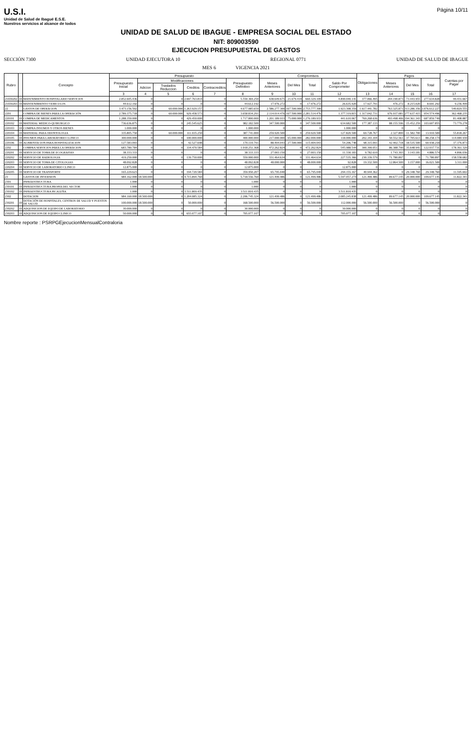U.S.I.
Unidad de Salud de Ibagué E.S.E.
Nuestros servicios al alcance de todos
Página 10/11
UNIDAD DE SALUD DE IBAGUE - EMPRESA SOCIAL DEL ESTADO
NIT: 809003590
EJECUCION PRESUPUESTAL DE GASTOS
SECCIÓN 7300 UNIDAD EJECUTORA 10 REGIONAL 0771 UNIDAD DE SALUD DE IBAGUE
MES 6 VIGENCIA 2021
| Rubro | | Concepto | Presupuesto | | | | | | Compromisos | | | | Obligaciones | Pagos | | | Cuentas por Pagar |
| --- | --- | --- | --- | --- | --- | --- | --- | --- | --- | --- | --- | --- | --- | --- | --- | --- | --- |
| | | | Presupuesto Inicial | Modificaciones | | | | Presupuesto Definitivo | Meses Anteriores | Del Mes | Total | Saldo Por Comprometer | | Meses Anteriores | Del Mes | Total | |
| | | | | Adicion | Traslados Reduccion | Creditos | Contracreditos | | | | | | | | | | |
| | | | 3 | 4 | 5 | 6 | 7 | 8 | 9 | 10 | 11 | 12 | 13 | 14 | 15 | 16 | 17 |
| 21030202 | 10 | MATENIMIENTO HOSPITALARIO SERVICIOS | 2.852.605.436 | 0 | 0 | 2.697.763.814 | 0 | 5.550.369.250 | 638.649.675 | 21.679.434 | 660.329.109 | 4.890.040.141 | 377.066.495 | 204.190.873 | 73.443.955 | 277.634.828 | 99.431.667 |
| 21030203 | 10 | MANTENIMIENTO VEHICULOS | 44.612.192 | 0 | 0 | 0 | 0 | 44.612.192 | 17.976.272 | 0 | 17.976.272 | 26.635.920 | 17.927.791 | 476.272 | 8.215.020 | 8.691.292 | 9.236.499 |
| 22 | | GASTOS DE OPERACION | 3.473.156.502 | 0 | 60.000.000 | 1.263.929.157 | 0 | 4.677.085.659 | 2.586.277.300 | 167.500.000 | 2.753.777.300 | 1.923.308.359 | 1.617.441.782 | 763.325.871 | 313.286.356 | 1.076.612.227 | 540.829.555 |
| 2201 | | COMPRA DE BIENES PARA LA OPERACIÓN | 2.789.375.718 | 0 | 60.000.000 | 929.458.573 | 0 | 3.658.834.291 | 2.114.014.476 | 167.500.000 | 2.281.514.476 | 1.377.319.815 | 1.317.042.731 | 676.937.081 | 277.637.415 | 954.574.496 | 362.468.235 |
| 220101 | 10 | COMPRA DE MEDICAMENTOS | 1.288.350.000 | 0 | 0 | 429.450.000 | 0 | 1.717.800.000 | 1.201.189.933 | 75.000.000 | 1.276.189.933 | 441.610.067 | 769.268.636 | 493.498.406 | 194.361.343 | 687.859.749 | 81.408.887 |
| 220102 | 10 | MATERIAL MEDICO-QUIRURGICO | 736.636.875 | 0 | 0 | 245.545.625 | 0 | 982.182.500 | 347.500.000 | 0 | 347.500.000 | 634.682.500 | 177.387.133 | 88.155.596 | 15.452.259 | 103.607.855 | 73.779.278 |
| 220103 | 10 | COMPRA INSUMOS Y OTROS BIENES | 1.000.000 | 0 | 0 | 0 | 0 | 1.000.000 | 0 | 0 | 0 | 1.000.000 | 0 | 0 | 0 | 0 | 0 |
| 220104 | 10 | MATERIAL PARA ODONTOLOGIA | 335.805.750 | 0 | 60.000.000 | 111.935.250 | 0 | 387.741.000 | 259.920.500 | 0 | 259.920.500 | 127.820.500 | 69.728.767 | 2.327.800 | 11.582.700 | 13.910.500 | 55.818.267 |
| 220105 | 10 | INSUMOS PARA LABORATORIO CLINICO | 300.000.000 | 0 | 0 | 100.000.000 | 0 | 400.000.000 | 217.000.000 | 65.000.000 | 282.000.000 | 118.000.000 | 202.343.104 | 50.552.561 | 37.705.613 | 88.258.174 | 114.084.930 |
| 220106 | 10 | ALIMENTACION PARA HOSPITALIZACION | 127.583.093 | 0 | 0 | 42.527.698 | 0 | 170.110.791 | 88.404.043 | 27.500.000 | 115.904.043 | 54.206.748 | 98.315.091 | 42.402.718 | 18.535.500 | 60.938.218 | 37.376.873 |
| 2202 | | COMPRA SERVICIOS PARA LA OPERACION | 683.780.784 | 0 | 0 | 334.470.584 | 0 | 1.018.251.368 | 472.262.824 | 0 | 472.262.824 | 545.988.544 | 300.399.051 | 86.388.790 | 35.648.941 | 122.037.731 | 178.361.320 |
| 220201 | 10 | SERVICIO DE TOMA DE ECOGRAFIAS | 38.333.333 | 0 | 0 | 0 | 0 | 38.333.333 | 27.003.150 | 0 | 27.003.150 | 11.330.183 | 9.782.610 | 1.743.393 | 3.143.181 | 4.886.574 | 4.896.036 |
| 220202 | 10 | SERVICIO DE RADIOLOGIA | 419.250.000 | 0 | 0 | 139.750.000 | 0 | 559.000.000 | 331.464.634 | 0 | 331.464.634 | 227.535.366 | 230.339.579 | 71.780.897 | 0 | 71.780.897 | 158.558.682 |
| 220203 | 10 | SERVICIO DE TOMA DE CITOLOGIAS | 48.092.828 | 0 | 0 | 0 | 0 | 48.092.828 | 48.000.000 | 0 | 48.000.000 | 92.828 | 19.332.500 | 12.864.500 | 3.157.000 | 16.021.500 | 3.311.000 |
| 220204 | 10 | SERVICIO DE LABORATORIO CLINICO | 12.875.000 | 0 | 0 | 0 | 0 | 12.875.000 | 0 | 0 | 0 | 12.875.000 | 0 | 0 | 0 | 0 | 0 |
| 220205 | 10 | SERVICIO DE TRANSPORTE | 165.229.623 | 0 | 0 | 194.720.584 | 0 | 359.950.207 | 65.795.040 | 0 | 65.795.040 | 294.155.167 | 40.944.362 | 0 | 29.348.760 | 29.348.760 | 11.595.602 |
| 23 | | GASTOS DE INVERSION | 984.162.000 | 18.500.000 | 0 | 4.715.894.760 | 0 | 5.718.556.760 | 121.499.486 | 0 | 121.499.486 | 5.597.057.274 | 121.499.486 | 89.677.145 | 20.000.000 | 109.677.145 | 11.822.341 |
| 2301 | | INFRAESTRUCTURA | 1.000 | 0 | 0 | 0 | 0 | 1.000 | 0 | 0 | 0 | 1.000 | 0 | 0 | 0 | 0 | 0 |
| 230101 | 10 | INFRAESTRUCTURA PROPIA DEL SECTOR | 1.000 | 0 | 0 | 0 | 0 | 1.000 | 0 | 0 | 0 | 1.000 | 0 | 0 | 0 | 0 | 0 |
| 230102 | 10 | INFRAESTRUCTURA PICALEÑA | 1.000 | 0 | 0 | 3.511.809.435 | 0 | 3.511.810.435 | 0 | 0 | 0 | 3.511.810.435 | 0 | 0 | 0 | 0 | 0 |
| 2302 | | DOTACION | 984.160.000 | 18.500.000 | 0 | 1.204.085.324 | 0 | 2.206.745.324 | 121.499.486 | 0 | 121.499.486 | 2.085.245.838 | 121.499.486 | 89.677.145 | 20.000.000 | 109.677.145 | 11.822.341 |
| 230201 | 10 | DOTACIÓN DE HOSPITALES, CENTROS DE SALUD Y PUESTOS DE SALUD | 100.000.000 | 18.500.000 | 0 | 50.000.000 | 0 | 168.500.000 | 56.500.000 | 0 | 56.500.000 | 112.000.000 | 56.500.000 | 56.500.000 | 0 | 56.500.000 | 0 |
| 230202 | 10 | ADQUISICION DE EQUIPO DE LABORATORIO | 30.000.000 | 0 | 0 | 0 | 0 | 30.000.000 | 0 | 0 | 0 | 30.000.000 | 0 | 0 | 0 | 0 | 0 |
| 230203 | 10 | ADQUISICION DE EQUIPO CLINICO | 50.000.000 | 0 | 0 | 655.077.107 | 0 | 705.077.107 | 0 | 0 | 0 | 705.077.107 | 0 | 0 | 0 | 0 | 0 |
Nombre reporte : PSRPGEjecucionMensualContraloria